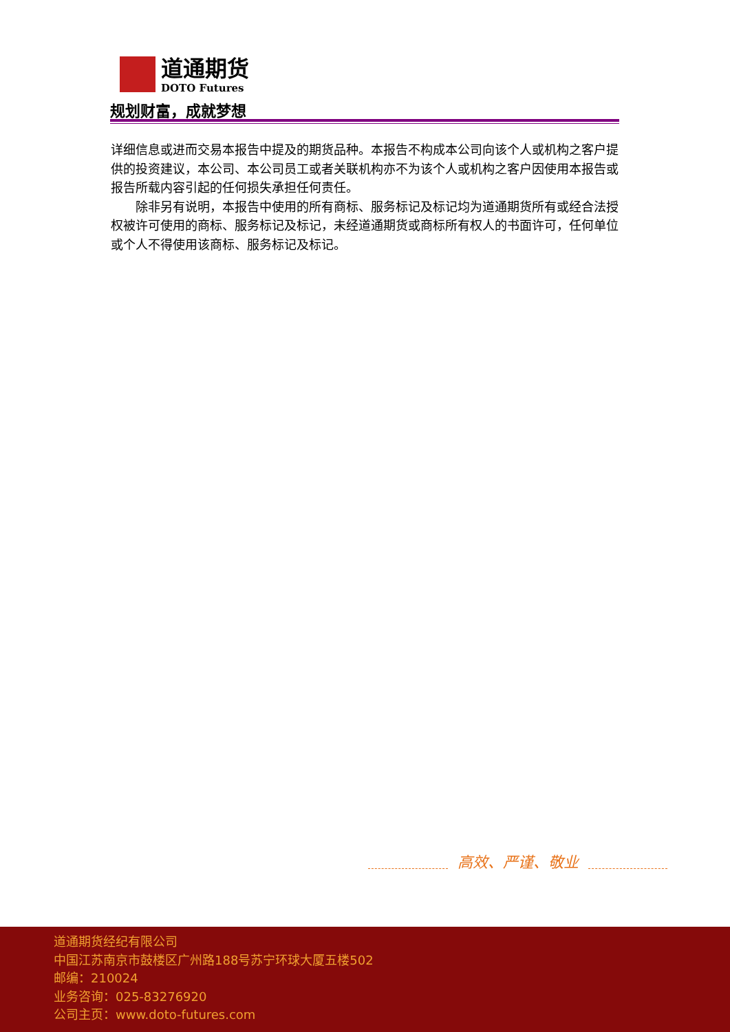道通期货 DOTO Futures
规划财富，成就梦想
详细信息或进而交易本报告中提及的期货品种。本报告不构成本公司向该个人或机构之客户提供的投资建议，本公司、本公司员工或者关联机构亦不为该个人或机构之客户因使用本报告或报告所载内容引起的任何损失承担任何责任。
除非另有说明，本报告中使用的所有商标、服务标记及标记均为道通期货所有或经合法授权被许可使用的商标、服务标记及标记，未经道通期货或商标所有权人的书面许可，任何单位或个人不得使用该商标、服务标记及标记。
高效、严谨、敬业
道通期货经纪有限公司
中国江苏南京市鼓楼区广州路188号苏宁环球大厦五楼502
邮编：210024
业务咨询：025-83276920
公司主页：www.doto-futures.com